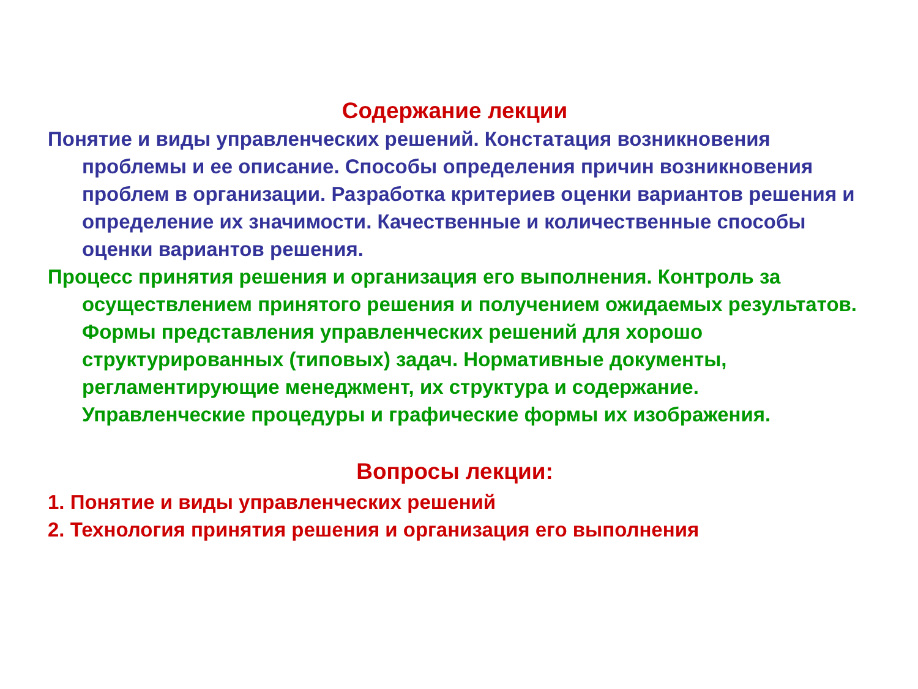Содержание лекции
Понятие и виды управленческих решений. Констатация возникновения проблемы и ее описание. Способы определения причин возникновения проблем в организации. Разработка критериев оценки вариантов решения и определение их значимости. Качественные и количественные способы оценки вариантов решения.
Процесс принятия решения и организация его выполнения. Контроль за осуществлением принятого решения и получением ожидаемых результатов. Формы представления управленческих решений для хорошо структурированных (типовых) задач. Нормативные документы, регламентирующие менеджмент, их структура и содержание. Управленческие процедуры и графические формы их изображения.
Вопросы лекции:
1. Понятие и виды управленческих решений
2. Технология принятия решения и организация его выполнения